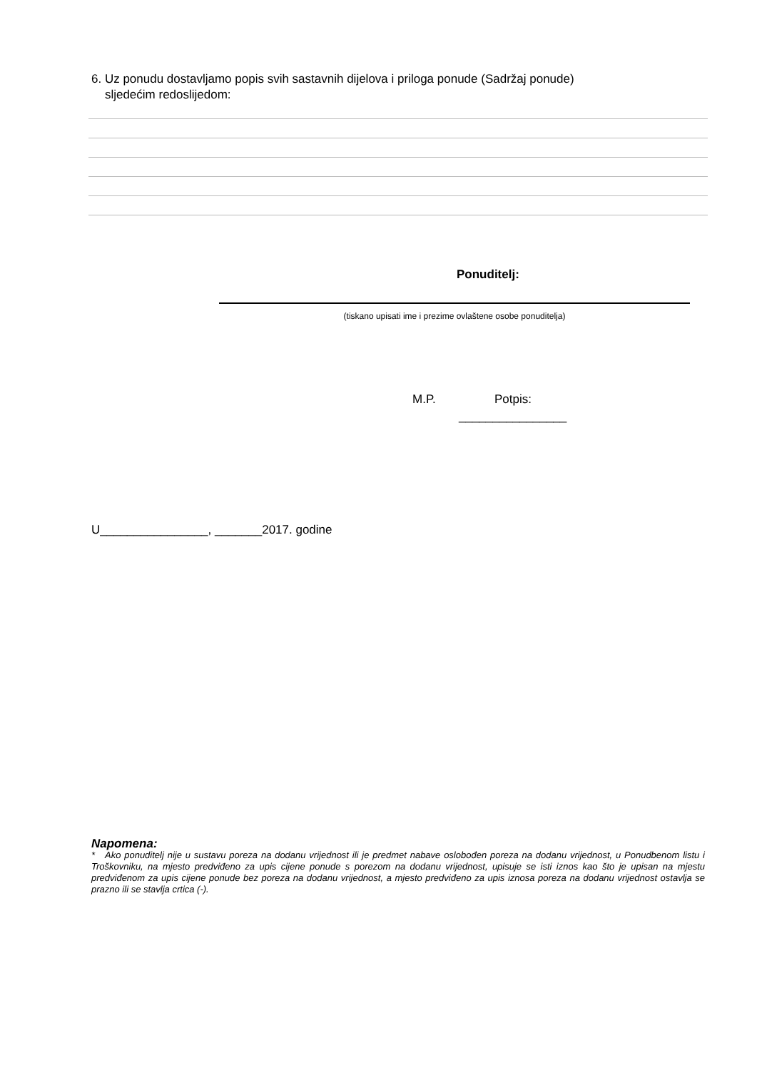6. Uz ponudu dostavljamo popis svih sastavnih dijelova i priloga ponude (Sadržaj ponude)
sljedećim redoslijedom:
Ponuditelj:
(tiskano upisati ime i prezime ovlaštene osobe ponuditelja)
M.P. Potpis:
________________
U________________, _______2017. godine
Napomena:
* Ako ponuditelj nije u sustavu poreza na dodanu vrijednost ili je predmet nabave oslobođen poreza na dodanu vrijednost, u Ponudbenom listu i Troškovniku, na mjesto predviđeno za upis cijene ponude s porezom na dodanu vrijednost, upisuje se isti iznos kao što je upisan na mjestu predviđenom za upis cijene ponude bez poreza na dodanu vrijednost, a mjesto predviđeno za upis iznosa poreza na dodanu vrijednost ostavlja se prazno ili se stavlja crtica (-).